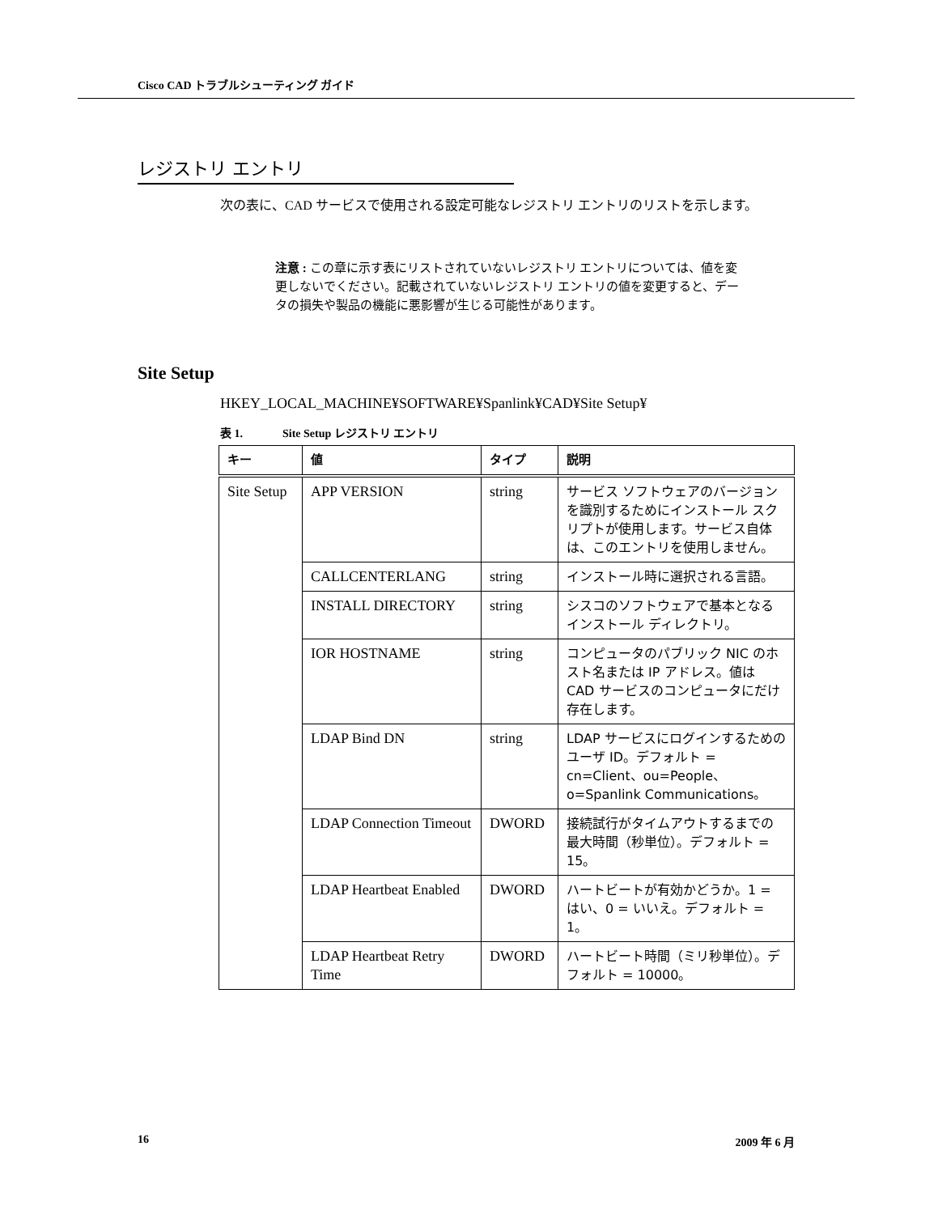Cisco CAD トラブルシューティング ガイド
レジストリ エントリ
次の表に、CAD サービスで使用される設定可能なレジストリ エントリのリストを示します。
注意 : この章に示す表にリストされていないレジストリ エントリについては、値を変更しないでください。記載されていないレジストリ エントリの値を変更すると、データの損失や製品の機能に悪影響が生じる可能性があります。
Site Setup
HKEY_LOCAL_MACHINE¥SOFTWARE¥Spanlink¥CAD¥Site Setup¥
表 1. Site Setup レジストリ エントリ
| キー | 値 | タイプ | 説明 |
| --- | --- | --- | --- |
| Site Setup | APP VERSION | string | サービス ソフトウェアのバージョンを識別するためにインストール スクリプトが使用します。サービス自体は、このエントリを使用しません。 |
| | CALLCENTERLANG | string | インストール時に選択される言語。 |
| | INSTALL DIRECTORY | string | シスコのソフトウェアで基本となるインストール ディレクトリ。 |
| | IOR HOSTNAME | string | コンピュータのパブリック NIC のホスト名または IP アドレス。値は CAD サービスのコンピュータにだけ存在します。 |
| | LDAP Bind DN | string | LDAP サービスにログインするためのユーザ ID。デフォルト = cn=Client、ou=People、o=Spanlink Communications。 |
| | LDAP Connection Timeout | DWORD | 接続試行がタイムアウトするまでの最大時間（秒単位）。デフォルト = 15。 |
| | LDAP Heartbeat Enabled | DWORD | ハートビートが有効かどうか。1 = はい、0 = いいえ。デフォルト = 1。 |
| | LDAP Heartbeat Retry Time | DWORD | ハートビート時間（ミリ秒単位）。デフォルト = 10000。 |
16 2009 年 6 月